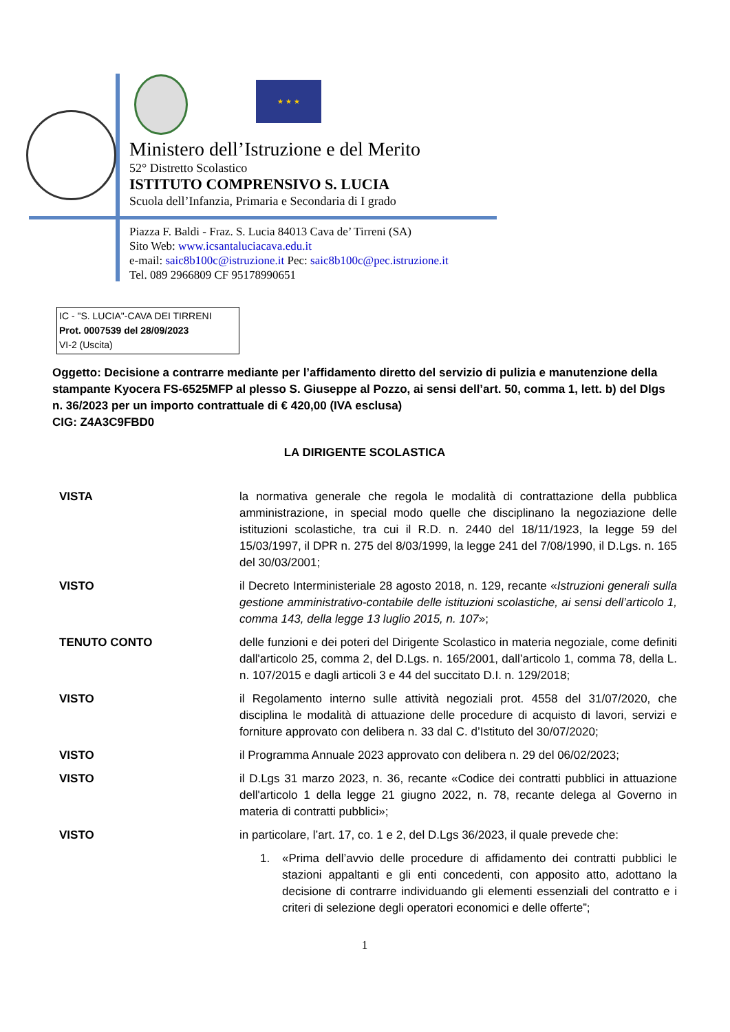★ ★ ★
Ministero dell’Istruzione e del Merito
52° Distretto Scolastico
ISTITUTO COMPRENSIVO S. LUCIA
Scuola dell’Infanzia, Primaria e Secondaria di I grado
Piazza F. Baldi - Fraz. S. Lucia 84013 Cava de’ Tirreni (SA)
Sito Web: www.icsantaluciacava.edu.it
e-mail: saic8b100c@istruzione.it Pec: saic8b100c@pec.istruzione.it
Tel. 089 2966809 CF 95178990651
IC - "S. LUCIA"-CAVA DEI TIRRENI
Prot. 0007539 del 28/09/2023
VI-2 (Uscita)
Oggetto: Decisione a contrarre mediante per l’affidamento diretto del servizio di pulizia e manutenzione della stampante Kyocera FS-6525MFP al plesso S. Giuseppe al Pozzo, ai sensi dell’art. 50, comma 1, lett. b) del Dlgs n. 36/2023 per un importo contrattuale di € 420,00 (IVA esclusa)
CIG: Z4A3C9FBD0
LA DIRIGENTE SCOLASTICA
VISTA la normativa generale che regola le modalità di contrattazione della pubblica amministrazione, in special modo quelle che disciplinano la negoziazione delle istituzioni scolastiche, tra cui il R.D. n. 2440 del 18/11/1923, la legge 59 del 15/03/1997, il DPR n. 275 del 8/03/1999, la legge 241 del 7/08/1990, il D.Lgs. n. 165 del 30/03/2001;
VISTO il Decreto Interministeriale 28 agosto 2018, n. 129, recante «Istruzioni generali sulla gestione amministrativo-contabile delle istituzioni scolastiche, ai sensi dell’articolo 1, comma 143, della legge 13 luglio 2015, n. 107»;
TENUTO CONTO delle funzioni e dei poteri del Dirigente Scolastico in materia negoziale, come definiti dall'articolo 25, comma 2, del D.Lgs. n. 165/2001, dall’articolo 1, comma 78, della L. n. 107/2015 e dagli articoli 3 e 44 del succitato D.I. n. 129/2018;
VISTO il Regolamento interno sulle attività negoziali prot. 4558 del 31/07/2020, che disciplina le modalità di attuazione delle procedure di acquisto di lavori, servizi e forniture approvato con delibera n. 33 dal C. d’Istituto del 30/07/2020;
VISTO il Programma Annuale 2023 approvato con delibera n. 29 del 06/02/2023;
VISTO il D.Lgs 31 marzo 2023, n. 36, recante «Codice dei contratti pubblici in attuazione dell'articolo 1 della legge 21 giugno 2022, n. 78, recante delega al Governo in materia di contratti pubblici»;
VISTO in particolare, l’art. 17, co. 1 e 2, del D.Lgs 36/2023, il quale prevede che:
1. «Prima dell’avvio delle procedure di affidamento dei contratti pubblici le stazioni appaltanti e gli enti concedenti, con apposito atto, adottano la decisione di contrarre individuando gli elementi essenziali del contratto e i criteri di selezione degli operatori economici e delle offerte”;
1